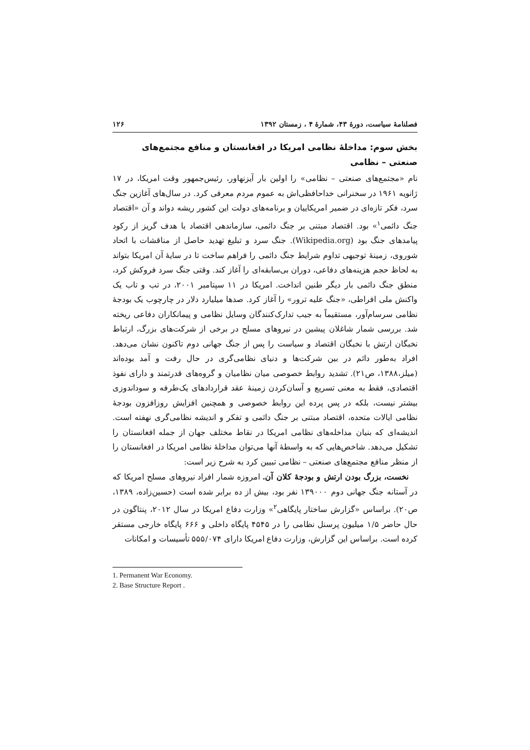فصلنامهٔ سیاست، دورهٔ ۴۳، شمارهٔ ۴ ، زمستان ۱۳۹۲ ۱۲۶
بخش سوم: مداخلهٔ نظامی امریکا در افغانستان و منافع مجتمع‌های صنعتی – نظامی
نام «مجتمع‌های صنعتی – نظامی» را اولین بار آیزنهاور، رئیس‌جمهور وقت امریکا، در ۱۷ ژانویه ۱۹۶۱ در سخنرانی خداحافظی‌اش به عموم مردم معرفی کرد. در سال‌های آغازین جنگ سرد، فکر تازه‌ای در ضمیر امریکاییان و برنامه‌های دولت این کشور ریشه دواند و آن «اقتصاد جنگ دائمی<sup>۱</sup>» بود. اقتصاد مبتنی بر جنگ دائمی، سازماندهی اقتصاد با هدف گریز از رکود پیامدهای جنگ بود (Wikipedia.org). جنگ سرد و تبلیغ تهدید حاصل از مناقشات با اتحاد شوروی، زمینهٔ توجیهی تداوم شرایط جنگ دائمی را فراهم ساخت تا در سایهٔ آن امریکا بتواند به لحاظ حجم هزینه‌های دفاعی، دوران بی‌سابقه‌ای را آغاز کند. وقتی جنگ سرد فروکش کرد، منطق جنگ دائمی بار دیگر طنین انداخت. امریکا در ۱۱ سپتامبر ۲۰۰۱، در تب و تاب یک واکنش ملی افراطی، «جنگ علیه ترور» را آغاز کرد. صدها میلیارد دلار در چارچوب یک بودجهٔ نظامی سرسام‌آور، مستقیماً به جیب تدارک‌کنندگان وسایل نظامی و پیمانکاران دفاعی ریخته شد. بررسی شمار شاغلان پیشین در نیروهای مسلح در برخی از شرکت‌های بزرگ، ارتباط نخبگان ارتش با نخبگان اقتصاد و سیاست را پس از جنگ جهانی دوم تاکنون نشان می‌دهد. افراد به‌طور دائم در بین شرکت‌ها و دنیای نظامی‌گری در حال رفت و آمد بوده‌اند (میلز،۱۳۸۸، ص۲۱). تشدید روابط خصوصی میان نظامیان و گروه‌های قدرتمند و دارای نفوذ اقتصادی، فقط به معنی تسریع و آسان‌کردن زمینهٔ عقد قراردادهای یک‌طرفه و سوداندوزی بیشتر نیست، بلکه در پس پرده این روابط خصوصی و همچنین افزایش روزافزون بودجهٔ نظامی ایالات متحده، اقتصاد مبتنی بر جنگ دائمی و تفکر و اندیشه نظامی‌گری نهفته است. اندیشه‌ای که بنیان مداخله‌های نظامی امریکا در نقاط مختلف جهان از جمله افغانستان را تشکیل می‌دهد. شاخص‌هایی که به واسطهٔ آنها می‌توان مداخلهٔ نظامی امریکا در افغانستان را از منظر منافع مجتمع‌های صنعتی – نظامی تبیین کرد به شرح زیر است:
نخست، بزرگ بودن ارتش و بودجهٔ کلان آن. امروزه شمار افراد نیروهای مسلح امریکا که در آستانه جنگ جهانی دوم ۱۳۹۰۰۰ نفر بود، بیش از ده برابر شده است (حسین‌زاده، ۱۳۸۹، ص۲۰). براساس «گزارش ساختار پایگاهی<sup>۲</sup>» وزارت دفاع امریکا در سال ۲۰۱۲، پنتاگون در حال حاضر ۱/۵ میلیون پرسنل نظامی را در ۴۵۴۵ پایگاه داخلی و ۶۶۶ پایگاه خارجی مستقر کرده است. براساس این گزارش، وزارت دفاع امریکا دارای ۵۵۵/۰۷۴ تأسیسات و امکانات
1. Permanent War Economy.
2. Base Structure Report .